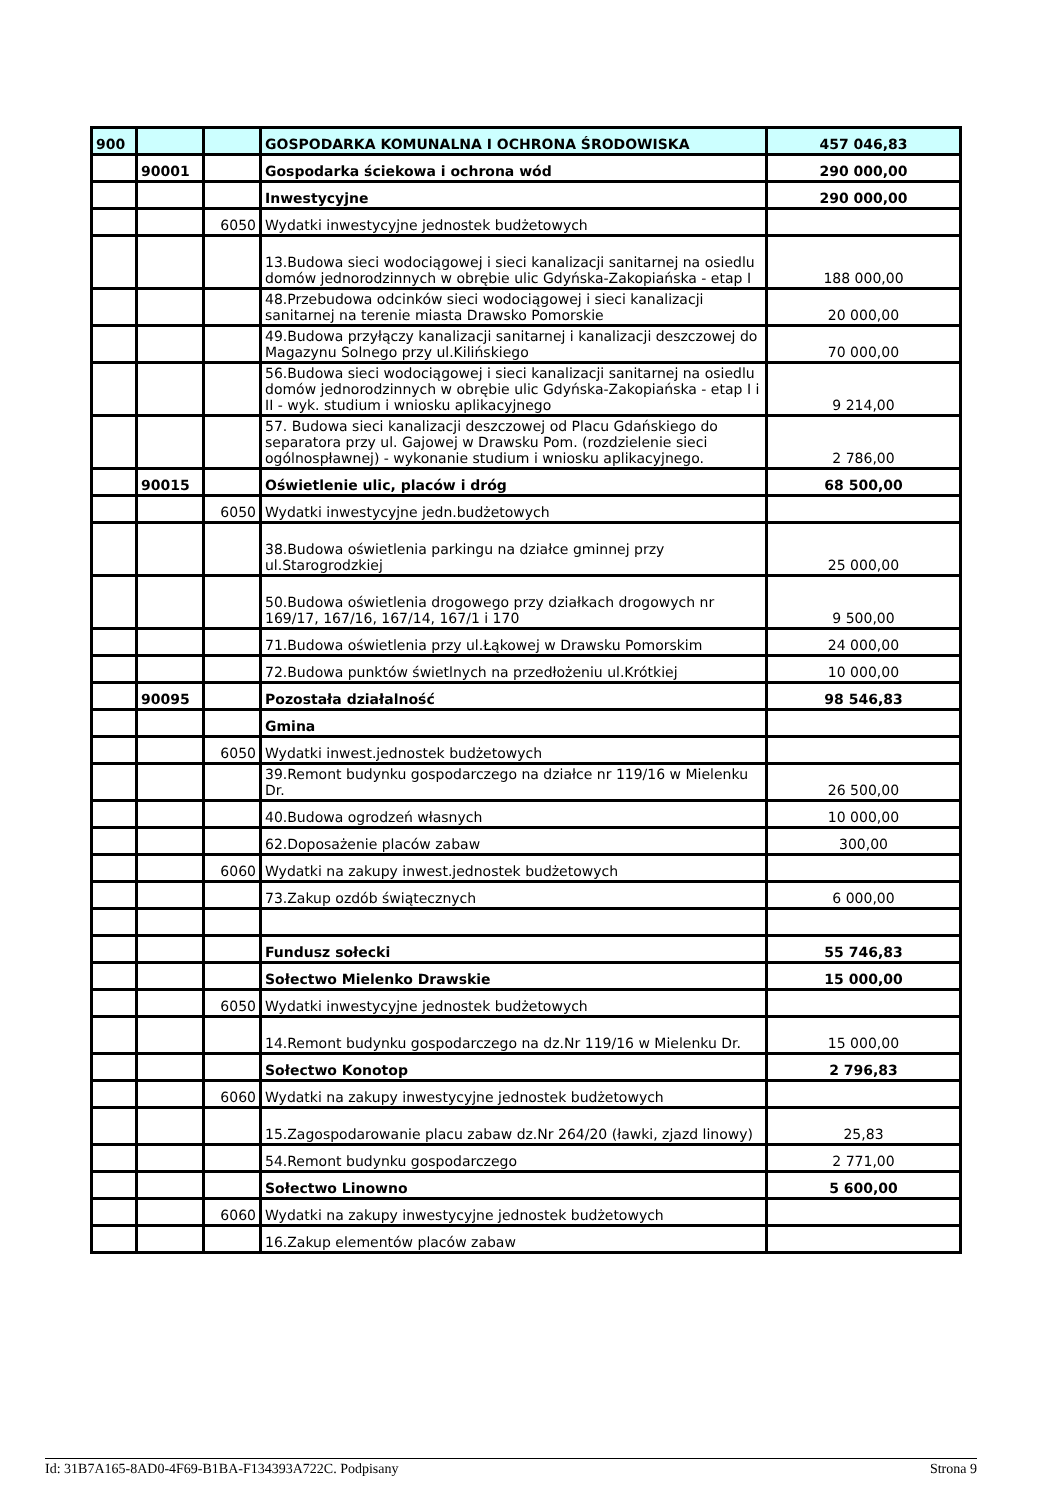| 900 | | | GOSPODARKA KOMUNALNA I OCHRONA ŚRODOWISKA | 457 046,83 |
| | 90001 | | Gospodarka ściekowa i ochrona wód | 290 000,00 |
| | | | Inwestycyjne | 290 000,00 |
| | | 6050 | Wydatki inwestycyjne jednostek budżetowych | |
| | | | 13.Budowa sieci wodociągowej i sieci kanalizacji sanitarnej na osiedlu domów jednorodzinnych w obrębie ulic Gdyńska-Zakopiańska - etap I | 188 000,00 |
| | | | 48.Przebudowa odcinków sieci wodociągowej i sieci kanalizacji sanitarnej na terenie miasta Drawsko Pomorskie | 20 000,00 |
| | | | 49.Budowa przyłączy kanalizacji sanitarnej i kanalizacji deszczowej do Magazynu Solnego przy ul.Kilińskiego | 70 000,00 |
| | | | 56.Budowa sieci wodociągowej i sieci kanalizacji sanitarnej na osiedlu domów jednorodzinnych w obrębie ulic Gdyńska-Zakopiańska - etap I i II - wyk. studium i wniosku aplikacyjnego | 9 214,00 |
| | | | 57. Budowa sieci kanalizacji deszczowej od Placu Gdańskiego do separatora przy ul. Gajowej w Drawsku Pom. (rozdzielenie sieci ogólnospławnej) - wykonanie studium i wniosku aplikacyjnego. | 2 786,00 |
| | 90015 | | Oświetlenie ulic, placów i dróg | 68 500,00 |
| | | 6050 | Wydatki inwestycyjne jedn.budżetowych | |
| | | | 38.Budowa oświetlenia parkingu na działce gminnej przy ul.Starogrodzkiej | 25 000,00 |
| | | | 50.Budowa oświetlenia drogowego przy działkach drogowych nr 169/17, 167/16, 167/14, 167/1 i 170 | 9 500,00 |
| | | | 71.Budowa oświetlenia przy ul.Łąkowej w Drawsku Pomorskim | 24 000,00 |
| | | | 72.Budowa punktów świetlnych na przedłożeniu ul.Krótkiej | 10 000,00 |
| | 90095 | | Pozostała działalność | 98 546,83 |
| | | | Gmina | |
| | | 6050 | Wydatki inwest.jednostek budżetowych | |
| | | | 39.Remont budynku gospodarczego na działce nr 119/16 w Mielenku Dr. | 26 500,00 |
| | | | 40.Budowa ogrodzeń własnych | 10 000,00 |
| | | | 62.Doposażenie placów zabaw | 300,00 |
| | | 6060 | Wydatki na zakupy inwest.jednostek budżetowych | |
| | | | 73.Zakup ozdób świątecznych | 6 000,00 |
| | | | Fundusz sołecki | 55 746,83 |
| | | | Sołectwo Mielenko Drawskie | 15 000,00 |
| | | 6050 | Wydatki inwestycyjne jednostek budżetowych | |
| | | | 14.Remont budynku gospodarczego na dz.Nr 119/16 w Mielenku Dr. | 15 000,00 |
| | | | Sołectwo Konotop | 2 796,83 |
| | | 6060 | Wydatki na zakupy inwestycyjne jednostek budżetowych | |
| | | | 15.Zagospodarowanie placu zabaw dz.Nr 264/20 (ławki, zjazd linowy) | 25,83 |
| | | | 54.Remont budynku gospodarczego | 2 771,00 |
| | | | Sołectwo Linowno | 5 600,00 |
| | | 6060 | Wydatki na zakupy inwestycyjne jednostek budżetowych | |
| | | | 16.Zakup elementów placów zabaw | |
Id: 31B7A165-8AD0-4F69-B1BA-F134393A722C. Podpisany Strona 9